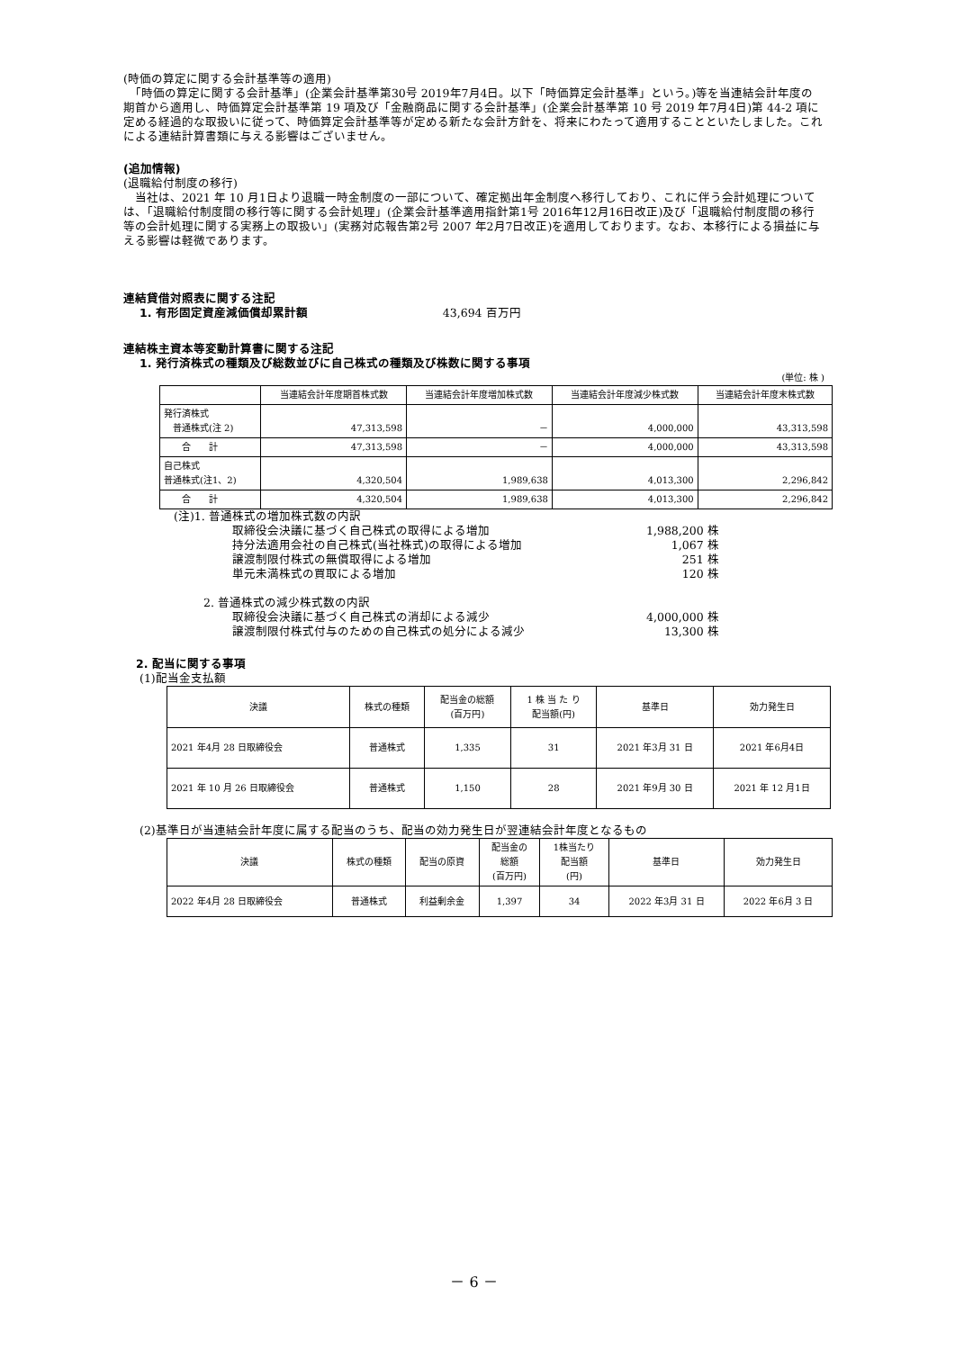(時価の算定に関する会計基準等の適用)
　「時価の算定に関する会計基準」(企業会計基準第30号 2019年7月4日。以下「時価算定会計基準」という。)等を当連結会計年度の期首から適用し、時価算定会計基準第 19 項及び「金融商品に関する会計基準」(企業会計基準第 10 号 2019 年7月4日)第 44-2 項に定める経過的な取扱いに従って、時価算定会計基準等が定める新たな会計方針を、将来にわたって適用することといたしました。これによる連結計算書類に与える影響はございません。
(追加情報)
(退職給付制度の移行)
　当社は、2021 年 10 月1日より退職一時金制度の一部について、確定拠出年金制度へ移行しており、これに伴う会計処理については、「退職給付制度間の移行等に関する会計処理」(企業会計基準適用指針第1号 2016年12月16日改正)及び「退職給付制度間の移行等の会計処理に関する実務上の取扱い」(実務対応報告第2号 2007 年2月7日改正)を適用しております。なお、本移行による損益に与える影響は軽微であります。
連結貸借対照表に関する注記
1. 有形固定資産減価償却累計額 43,694 百万円
連結株主資本等変動計算書に関する注記
1. 発行済株式の種類及び総数並びに自己株式の種類及び株数に関する事項
(単位: 株 )
| | 当連結会計年度期首株式数 | 当連結会計年度増加株式数 | 当連結会計年度減少株式数 | 当連結会計年度末株式数 |
| --- | --- | --- | --- | --- |
| 発行済株式 普通株式(注 2) | 47,313,598 | － | 4,000,000 | 43,313,598 |
| 合 計 | 47,313,598 | － | 4,000,000 | 43,313,598 |
| 自己株式 普通株式(注1、2) | 4,320,504 | 1,989,638 | 4,013,300 | 2,296,842 |
| 合 計 | 4,320,504 | 1,989,638 | 4,013,300 | 2,296,842 |
| (注)1. 普通株式の増加株式数の内訳 | |
| 取締役会決議に基づく自己株式の取得による増加 | 1,988,200 株 |
| 持分法適用会社の自己株式(当社株式)の取得による増加 | 1,067 株 |
| 譲渡制限付株式の無償取得による増加 | 251 株 |
| 単元未満株式の買取による増加 | 120 株 |
| 2. 普通株式の減少株式数の内訳 | |
| 取締役会決議に基づく自己株式の消却による減少 | 4,000,000 株 |
| 譲渡制限付株式付与のための自己株式の処分による減少 | 13,300 株 |
2. 配当に関する事項
(1)配当金支払額
| 決議 | 株式の種類 | 配当金の総額 (百万円) | 1 株 当 た り 配当額(円) | 基準日 | 効力発生日 |
| --- | --- | --- | --- | --- | --- |
| 2021 年4月 28 日取締役会 | 普通株式 | 1,335 | 31 | 2021 年3月 31 日 | 2021 年6月4日 |
| 2021 年 10 月 26 日取締役会 | 普通株式 | 1,150 | 28 | 2021 年9月 30 日 | 2021 年 12 月1日 |
(2)基準日が当連結会計年度に属する配当のうち、配当の効力発生日が翌連結会計年度となるもの
| 決議 | 株式の種類 | 配当の原資 | 配当金の 総額 (百万円) | 1株当たり 配当額 (円) | 基準日 | 効力発生日 |
| --- | --- | --- | --- | --- | --- | --- |
| 2022 年4月 28 日取締役会 | 普通株式 | 利益剰余金 | 1,397 | 34 | 2022 年3月 31 日 | 2022 年6月 3 日 |
－ 6 －